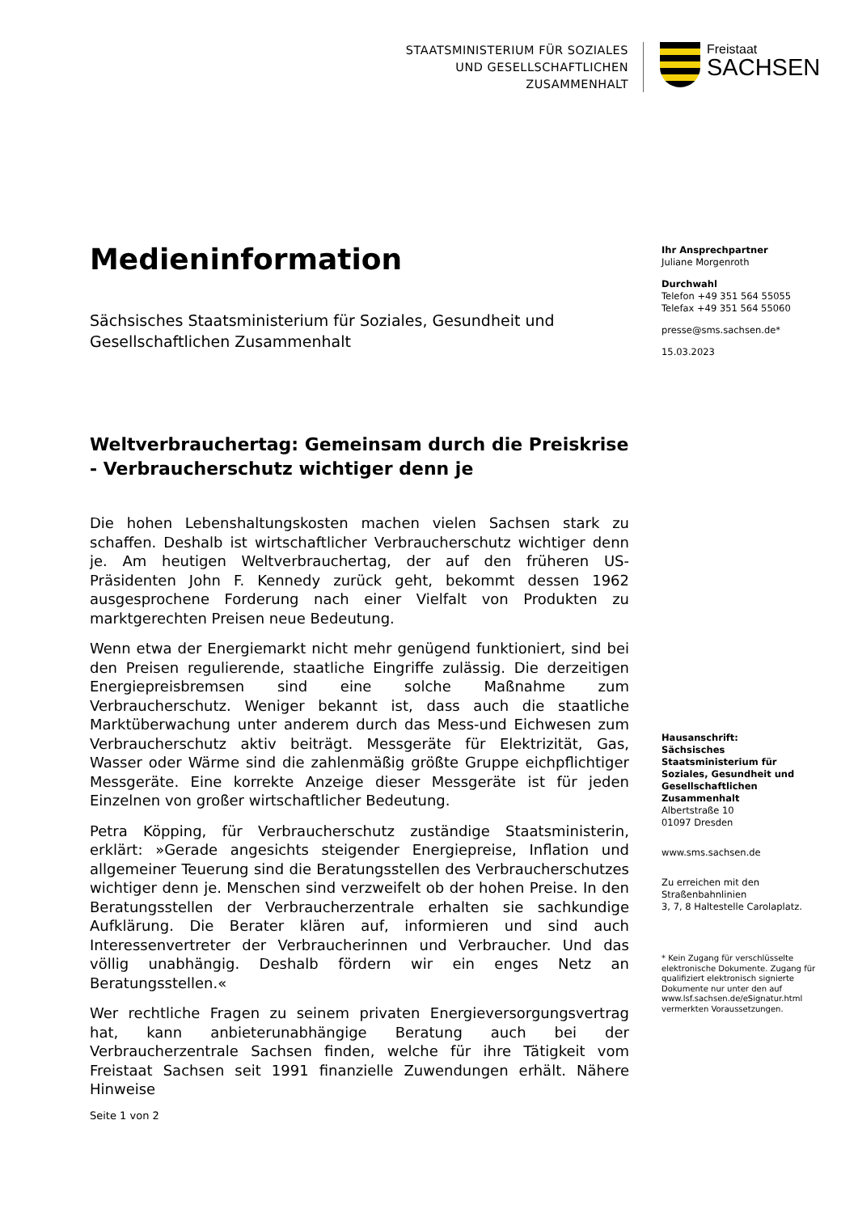STAATSMINISTERIUM FÜR SOZIALES
UND GESELLSCHAFTLICHEN
ZUSAMMENHALT
Freistaat
SACHSEN
Medieninformation
Sächsisches Staatsministerium für Soziales, Gesundheit und Gesellschaftlichen Zusammenhalt
Weltverbrauchertag: Gemeinsam durch die Preiskrise - Verbraucherschutz wichtiger denn je
Die hohen Lebenshaltungskosten machen vielen Sachsen stark zu schaffen. Deshalb ist wirtschaftlicher Verbraucherschutz wichtiger denn je. Am heutigen Weltverbrauchertag, der auf den früheren US-Präsidenten John F. Kennedy zurück geht, bekommt dessen 1962 ausgesprochene Forderung nach einer Vielfalt von Produkten zu marktgerechten Preisen neue Bedeutung.
Wenn etwa der Energiemarkt nicht mehr genügend funktioniert, sind bei den Preisen regulierende, staatliche Eingriffe zulässig. Die derzeitigen Energiepreisbremsen sind eine solche Maßnahme zum Verbraucherschutz. Weniger bekannt ist, dass auch die staatliche Marktüberwachung unter anderem durch das Mess-und Eichwesen zum Verbraucherschutz aktiv beiträgt. Messgeräte für Elektrizität, Gas, Wasser oder Wärme sind die zahlenmäßig größte Gruppe eichpflichtiger Messgeräte. Eine korrekte Anzeige dieser Messgeräte ist für jeden Einzelnen von großer wirtschaftlicher Bedeutung.
Petra Köpping, für Verbraucherschutz zuständige Staatsministerin, erklärt: »Gerade angesichts steigender Energiepreise, Inflation und allgemeiner Teuerung sind die Beratungsstellen des Verbraucherschutzes wichtiger denn je. Menschen sind verzweifelt ob der hohen Preise. In den Beratungsstellen der Verbraucherzentrale erhalten sie sachkundige Aufklärung. Die Berater klären auf, informieren und sind auch Interessenvertreter der Verbraucherinnen und Verbraucher. Und das völlig unabhängig. Deshalb fördern wir ein enges Netz an Beratungsstellen.«
Wer rechtliche Fragen zu seinem privaten Energieversorgungsvertrag hat, kann anbieterunabhängige Beratung auch bei der Verbraucherzentrale Sachsen finden, welche für ihre Tätigkeit vom Freistaat Sachsen seit 1991 finanzielle Zuwendungen erhält. Nähere Hinweise
Ihr Ansprechpartner
Juliane Morgenroth
Durchwahl
Telefon +49 351 564 55055
Telefax +49 351 564 55060
presse@sms.sachsen.de*
15.03.2023
Hausanschrift:
Sächsisches Staatsministerium für Soziales, Gesundheit und Gesellschaftlichen Zusammenhalt
Albertstraße 10
01097 Dresden
www.sms.sachsen.de
Zu erreichen mit den Straßenbahnlinien
3, 7, 8 Haltestelle Carolaplatz.
* Kein Zugang für verschlüsselte elektronische Dokumente. Zugang für qualifiziert elektronisch signierte Dokumente nur unter den auf www.lsf.sachsen.de/eSignatur.html vermerkten Voraussetzungen.
Seite 1 von 2